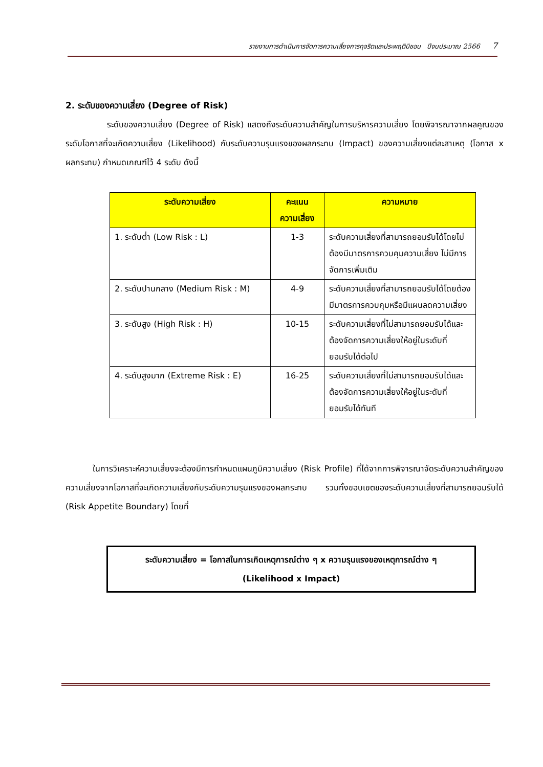รายงานการดำเนินการจัดการความเสี่ยงการทุจริตและประพฤติมิชอบ ปีงบประมาณ 2566 7
2. ระดับของความเสี่ยง (Degree of Risk)
ระดับของความเสี่ยง (Degree of Risk) แสดงถึงระดับความสำคัญในการบริหารความเสี่ยง โดยพิจารณาจากผลคูณของระดับโอกาสที่จะเกิดความเสี่ยง (Likelihood) กับระดับความรุนแรงของผลกระทบ (Impact) ของความเสี่ยงแต่ละสาเหตุ (โอกาส x ผลกระทบ) กำหนดเกณฑ์ไว้ 4 ระดับ ดังนี้
| ระดับความเสี่ยง | คะแนน ความเสี่ยง | ความหมาย |
| --- | --- | --- |
| 1. ระดับต่ำ (Low Risk : L) | 1-3 | ระดับความเสี่ยงที่สามารถยอมรับได้โดยไม่ต้องมีมาตรการควบคุมความเสี่ยง ไม่มีการจัดการเพิ่มเติม |
| 2. ระดับปานกลาง (Medium Risk : M) | 4-9 | ระดับความเสี่ยงที่สามารถยอมรับได้โดยต้องมีมาตรการควบคุมหรือมีแผนลดความเสี่ยง |
| 3. ระดับสูง (High Risk : H) | 10-15 | ระดับความเสี่ยงที่ไม่สามารถยอมรับได้และต้องจัดการความเสี่ยงให้อยู่ในระดับที่ยอมรับได้ต่อไป |
| 4. ระดับสูงมาก (Extreme Risk : E) | 16-25 | ระดับความเสี่ยงที่ไม่สามารถยอมรับได้และต้องจัดการความเสี่ยงให้อยู่ในระดับที่ยอมรับได้ทันที |
ในการวิเคราะห์ความเสี่ยงจะต้องมีการกำหนดแผนภูมิความเสี่ยง (Risk Profile) ที่ได้จากการพิจารณาจัดระดับความสำคัญของความเสี่ยงจากโอกาสที่จะเกิดความเสี่ยงกับระดับความรุนแรงของผลกระทบ รวมทั้งขอบเขตของระดับความเสี่ยงที่สามารถยอมรับได้ (Risk Appetite Boundary) โดยที่
ระดับความเสี่ยง = โอกาสในการเกิดเหตุการณ์ต่าง ๆ x ความรุนแรงของเหตุการณ์ต่าง ๆ
(Likelihood x Impact)